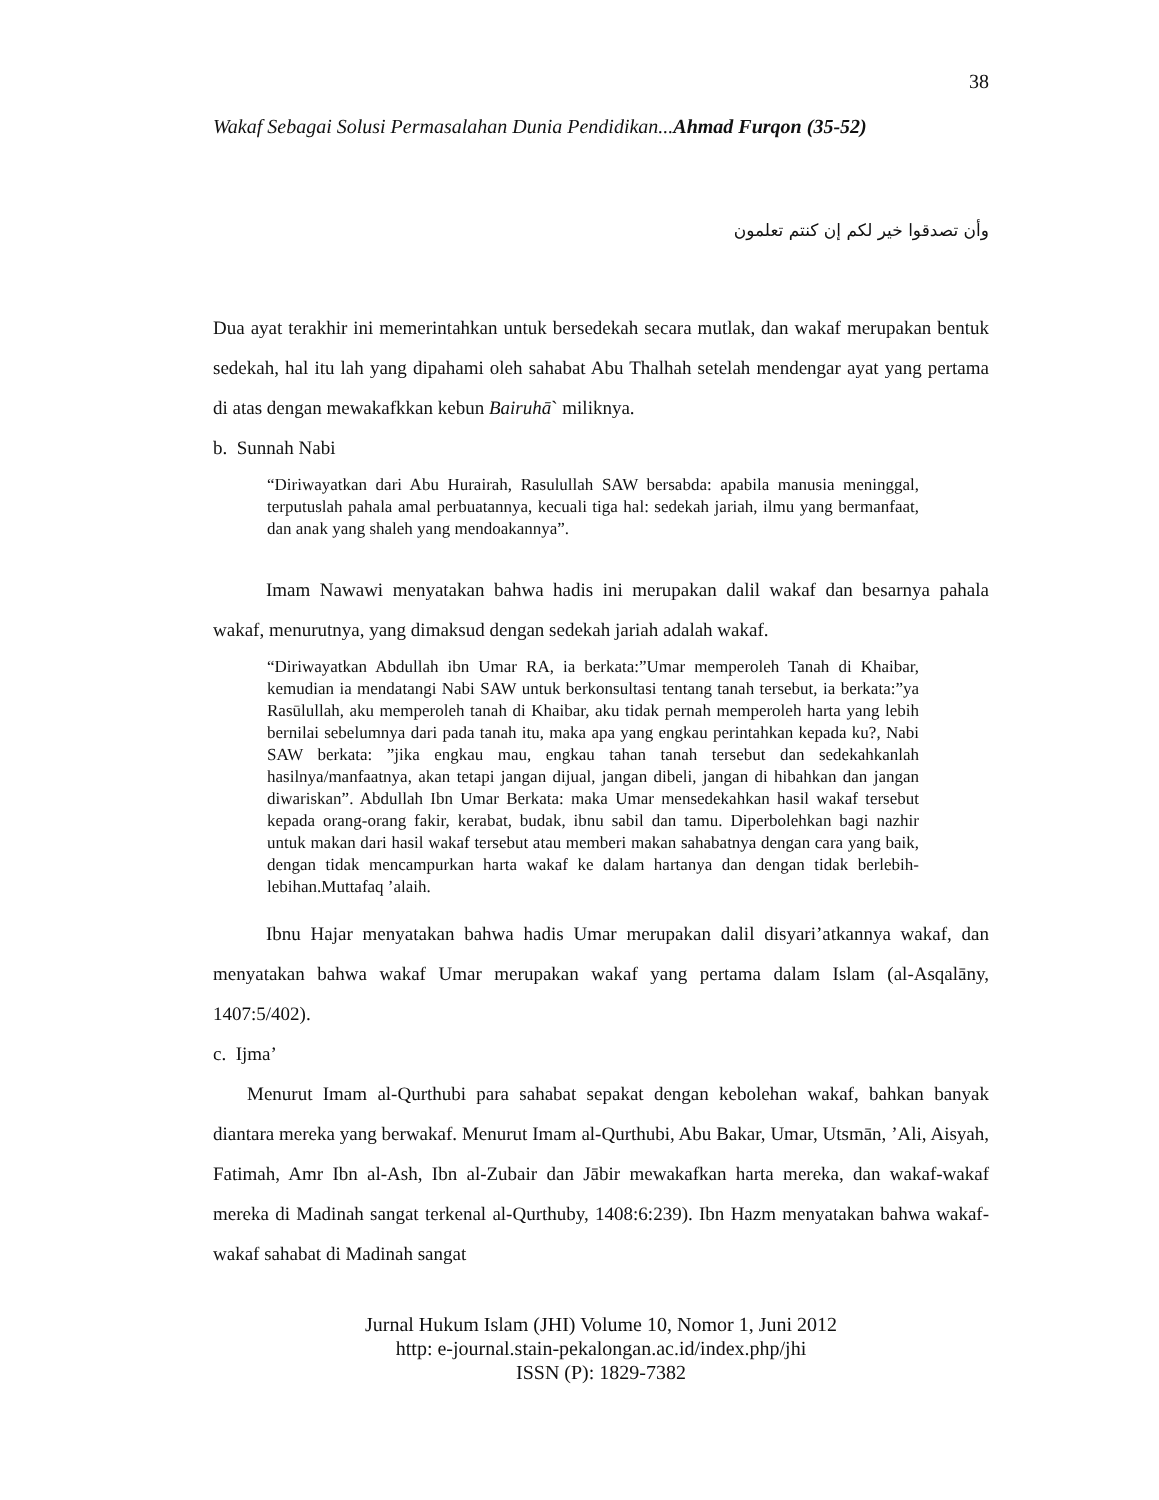38
Wakaf Sebagai Solusi Permasalahan Dunia Pendidikan...Ahmad Furqon (35-52)
وأن تصدقوا خير لكم إن كنتم تعلمون
Dua ayat terakhir ini memerintahkan untuk bersedekah secara mutlak, dan wakaf merupakan bentuk sedekah, hal itu lah yang dipahami oleh sahabat Abu Thalhah setelah mendengar ayat yang pertama di atas dengan mewakafkkan kebun Bairuhā` miliknya.
b. Sunnah Nabi
“Diriwayatkan dari Abu Hurairah, Rasulullah SAW bersabda: apabila manusia meninggal, terputuslah pahala amal perbuatannya, kecuali tiga hal: sedekah jariah, ilmu yang bermanfaat, dan anak yang shaleh yang mendoakannya”.
Imam Nawawi menyatakan bahwa hadis ini merupakan dalil wakaf dan besarnya pahala wakaf, menurutnya, yang dimaksud dengan sedekah jariah adalah wakaf.
“Diriwayatkan Abdullah ibn Umar RA, ia berkata:”Umar memperoleh Tanah di Khaibar, kemudian ia mendatangi Nabi SAW untuk berkonsultasi tentang tanah tersebut, ia berkata:”ya Rasūlullah, aku memperoleh tanah di Khaibar, aku tidak pernah memperoleh harta yang lebih bernilai sebelumnya dari pada tanah itu, maka apa yang engkau perintahkan kepada ku?, Nabi SAW berkata: ”jika engkau mau, engkau tahan tanah tersebut dan sedekahkanlah hasilnya/manfaatnya, akan tetapi jangan dijual, jangan dibeli, jangan di hibahkan dan jangan diwariskan”. Abdullah Ibn Umar Berkata: maka Umar mensedekahkan hasil wakaf tersebut kepada orang-orang fakir, kerabat, budak, ibnu sabil dan tamu. Diperbolehkan bagi nazhir untuk makan dari hasil wakaf tersebut atau memberi makan sahabatnya dengan cara yang baik, dengan tidak mencampurkan harta wakaf ke dalam hartanya dan dengan tidak berlebih-lebihan.Muttafaq ’alaih.
Ibnu Hajar menyatakan bahwa hadis Umar merupakan dalil disyari’atkannya wakaf, dan menyatakan bahwa wakaf Umar merupakan wakaf yang pertama dalam Islam (al-Asqalāny, 1407:5/402).
c. Ijma’
Menurut Imam al-Qurthubi para sahabat sepakat dengan kebolehan wakaf, bahkan banyak diantara mereka yang berwakaf. Menurut Imam al-Qurthubi, Abu Bakar, Umar, Utsmān, ’Ali, Aisyah, Fatimah, Amr Ibn al-Ash, Ibn al-Zubair dan Jābir mewakafkan harta mereka, dan wakaf-wakaf mereka di Madinah sangat terkenal al-Qurthuby, 1408:6:239). Ibn Hazm menyatakan bahwa wakaf-wakaf sahabat di Madinah sangat
Jurnal Hukum Islam (JHI) Volume 10, Nomor 1, Juni 2012
http: e-journal.stain-pekalongan.ac.id/index.php/jhi
ISSN (P): 1829-7382